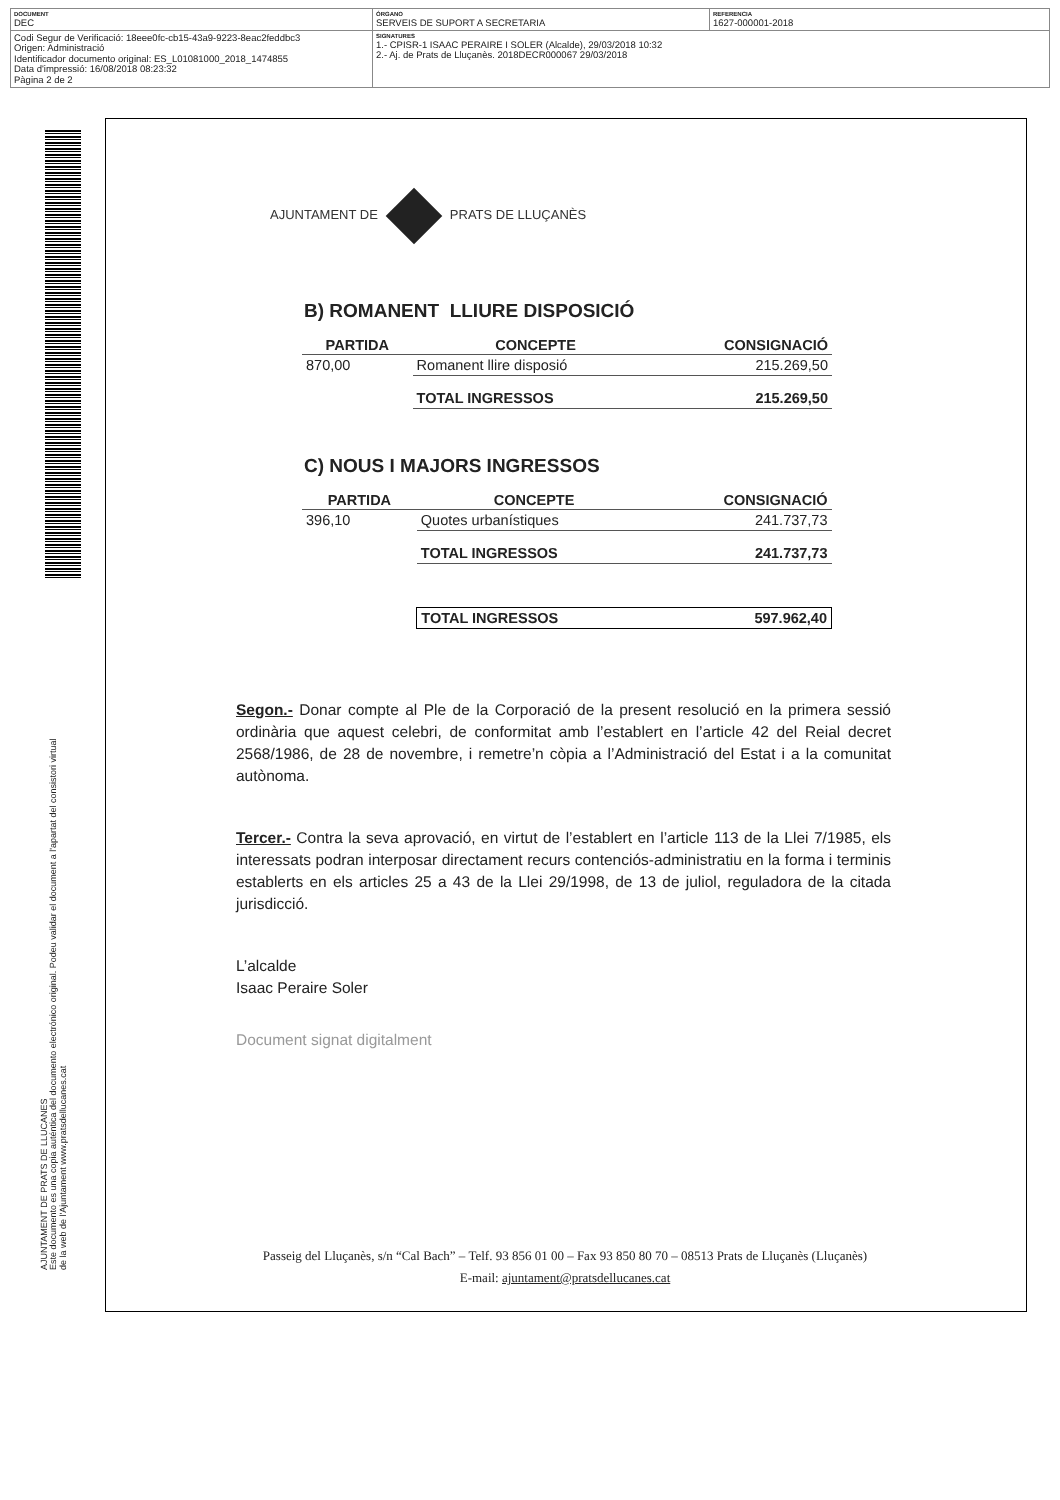| DOCUMENT DEC | ÓRGANO SERVEIS DE SUPORT A SECRETARIA | REFERENCIA 1627-000001-2018 |
| Codi Segur de Verificació: 18eee0fc-cb15-43a9-9223-8eac2feddbc3 Origen: Administració Identificador documento original: ES_L01081000_2018_1474855 Data d'impressió: 16/08/2018 08:23:32 Pàgina 2 de 2 | SIGNATURES 1.- CPISR-1 ISAAC PERAIRE I SOLER (Alcalde), 29/03/2018 10:32 2.- Aj. de Prats de Lluçanès. 2018DECR000067 29/03/2018 | |
AJUNTAMENT DE PRATS DE LLUCANES
Este documento es una copia auténtica del documento electrónico original. Podeu validar el document a l'apartat del consistori virtual
de la web de l'Ajuntament www.pratsdellucanes.cat
AJUNTAMENT DE PRATS DE LLUÇANÈS
B) ROMANENT LLIURE DISPOSICIÓ
| PARTIDA | CONCEPTE | CONSIGNACIÓ |
| --- | --- | --- |
| 870,00 | Romanent llire disposió | 215.269,50 |
| | TOTAL INGRESSOS | 215.269,50 |
C) NOUS I MAJORS INGRESSOS
| PARTIDA | CONCEPTE | CONSIGNACIÓ |
| --- | --- | --- |
| 396,10 | Quotes urbanístiques | 241.737,73 |
| | TOTAL INGRESSOS | 241.737,73 |
| | TOTAL INGRESSOS | 597.962,40 |
Segon.- Donar compte al Ple de la Corporació de la present resolució en la primera sessió ordinària que aquest celebri, de conformitat amb l’establert en l’article 42 del Reial decret 2568/1986, de 28 de novembre, i remetre’n còpia a l’Administració del Estat i a la comunitat autònoma.
Tercer.- Contra la seva aprovació, en virtut de l’establert en l’article 113 de la Llei 7/1985, els interessats podran interposar directament recurs contenciós-administratiu en la forma i terminis establerts en els articles 25 a 43 de la Llei 29/1998, de 13 de juliol, reguladora de la citada jurisdicció.
L’alcalde
Isaac Peraire Soler
Document signat digitalment
Passeig del Lluçanès, s/n “Cal Bach” – Telf. 93 856 01 00 – Fax 93 850 80 70 – 08513 Prats de Lluçanès (Lluçanès)
E-mail: ajuntament@pratsdellucanes.cat